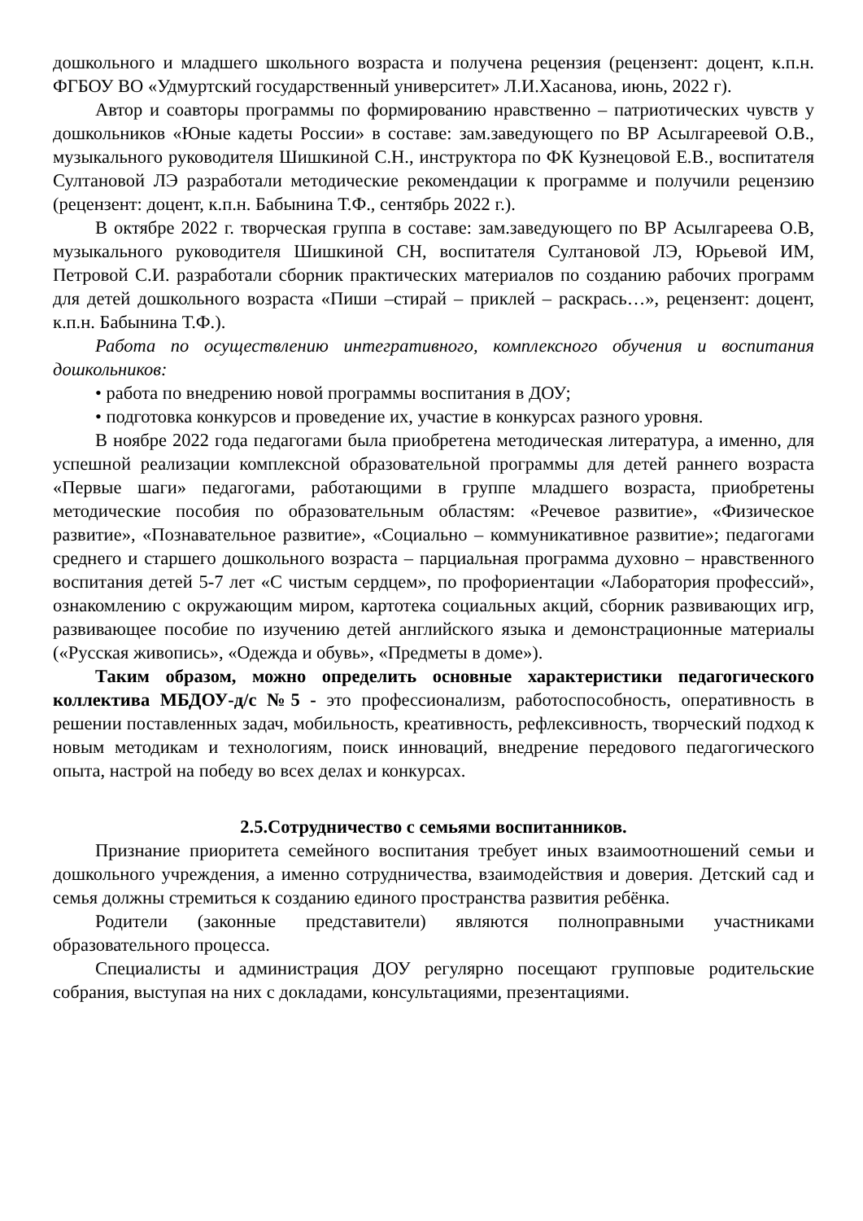дошкольного и младшего школьного возраста и получена рецензия (рецензент: доцент, к.п.н. ФГБОУ ВО «Удмуртский государственный университет» Л.И.Хасанова, июнь, 2022 г).
Автор и соавторы программы по формированию нравственно – патриотических чувств у дошкольников «Юные кадеты России» в составе: зам.заведующего по ВР Асылгареевой О.В., музыкального руководителя Шишкиной С.Н., инструктора по ФК Кузнецовой Е.В., воспитателя Султановой ЛЭ разработали методические рекомендации к программе и получили рецензию (рецензент: доцент, к.п.н. Бабынина Т.Ф., сентябрь 2022 г.).
В октябре 2022 г. творческая группа в составе: зам.заведующего по ВР Асылгареева О.В, музыкального руководителя Шишкиной СН, воспитателя Султановой ЛЭ, Юрьевой ИМ, Петровой С.И. разработали сборник практических материалов по созданию рабочих программ для детей дошкольного возраста «Пиши –стирай – приклей – раскрась…», рецензент: доцент, к.п.н. Бабынина Т.Ф.).
Работа по осуществлению интегративного, комплексного обучения и воспитания дошкольников:
• работа по внедрению новой программы воспитания в ДОУ;
• подготовка конкурсов и проведение их, участие в конкурсах разного уровня.
В ноябре 2022 года педагогами была приобретена методическая литература, а именно, для успешной реализации комплексной образовательной программы для детей раннего возраста «Первые шаги» педагогами, работающими в группе младшего возраста, приобретены методические пособия по образовательным областям: «Речевое развитие», «Физическое развитие», «Познавательное развитие», «Социально – коммуникативное развитие»; педагогами среднего и старшего дошкольного возраста – парциальная программа духовно – нравственного воспитания детей 5-7 лет «С чистым сердцем», по профориентации «Лаборатория профессий», ознакомлению с окружающим миром, картотека социальных акций, сборник развивающих игр, развивающее пособие по изучению детей английского языка и демонстрационные материалы («Русская живопись», «Одежда и обувь», «Предметы в доме»).
Таким образом, можно определить основные характеристики педагогического коллектива МБДОУ-д/с №5 - это профессионализм, работоспособность, оперативность в решении поставленных задач, мобильность, креативность, рефлексивность, творческий подход к новым методикам и технологиям, поиск инноваций, внедрение передового педагогического опыта, настрой на победу во всех делах и конкурсах.
2.5.Сотрудничество с семьями воспитанников.
Признание приоритета семейного воспитания требует иных взаимоотношений семьи и дошкольного учреждения, а именно сотрудничества, взаимодействия и доверия. Детский сад и семья должны стремиться к созданию единого пространства развития ребёнка.
Родители (законные представители) являются полноправными участниками образовательного процесса.
Специалисты и администрация ДОУ регулярно посещают групповые родительские собрания, выступая на них с докладами, консультациями, презентациями.